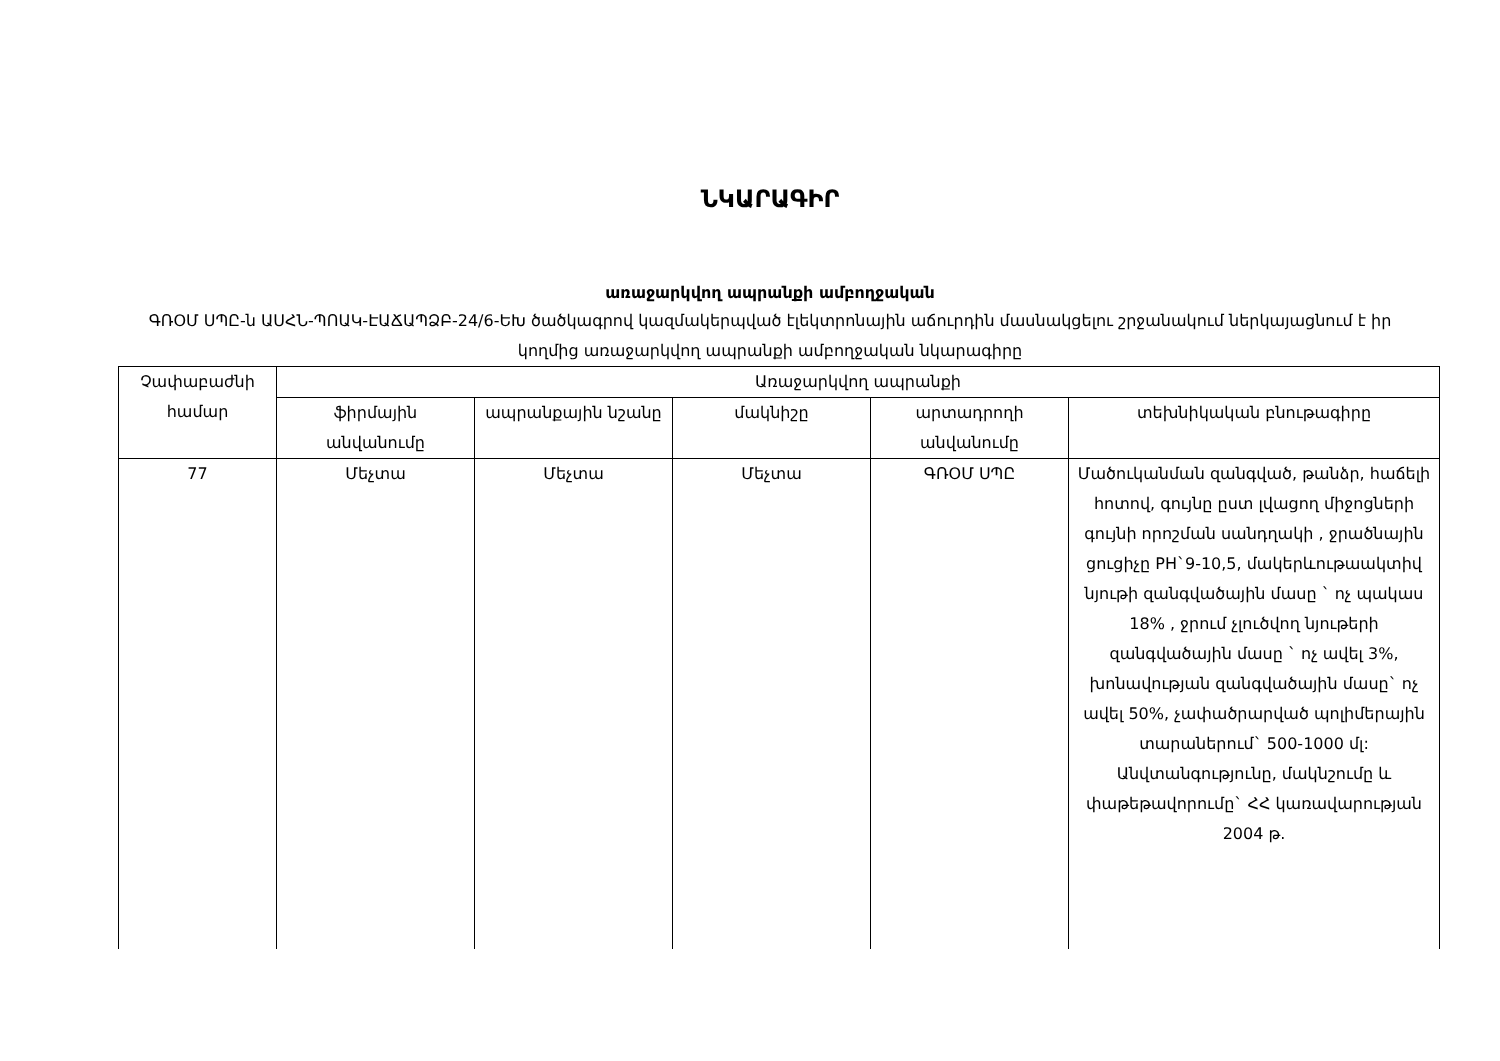ՆԿԱՐԱԳԻՐ
առաջարկվող ապրանքի ամբողջական
ԳՌՕՄ ՍՊԸ-ն ԱՍՀՆ-ՊՈԱԿ-ԷԱՃԱՊՁԲ-24/6-ԵԽ ծածկագրով կազմակերպված էլեկտրոնային աճուրդին մասնակցելու շրջանակում ներկայացնում է իր կողմից առաջարկվող ապրանքի ամբողջական նկարագիրը
| Չափաբաժնի համար | Առաջարկվող ապրանքի | | | | |
| --- | --- | --- | --- | --- | --- |
| | ֆիրմային անվանումը | ապրանքային նշանը | մակնիշը | արտադրողի անվանումը | տեխնիկական բնութագիրը |
| 77 | Մեչտա | Մեչտա | Մեչտա | ԳՌՕՄ ՍՊԸ | Մածուկանման զանգված, թանձր, հաճելի հոտով, գույնը ըստ լվացող միջոցների գույնի որոշման սանդղակի , ջրածնային ցուցիչը PH`9-10,5, մակերևութաակտիվ նյութի զանգվածային մասը ` ոչ պակաս 18% , ջրում չլուծվող նյութերի զանգվածային մասը ` ոչ ավել 3%, խոնավության զանգվածային մասը` ոչ ավել 50%, չափածրարված պոլիմերային տարաներում` 500-1000 մլ: Անվտանգությունը, մակնշումը և փաթեթավորումը` ՀՀ կառավարության 2004 թ. |